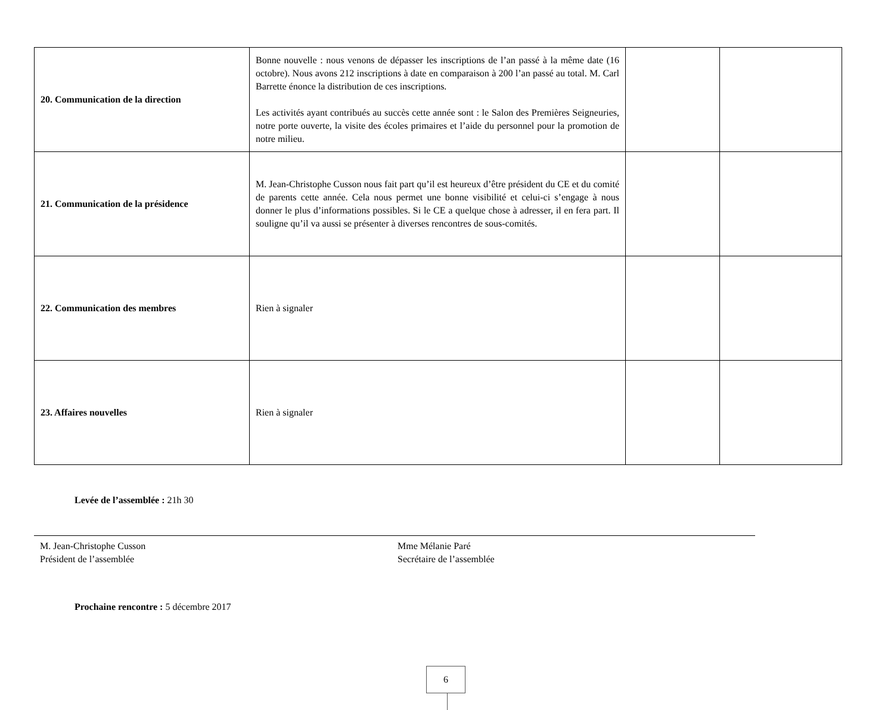| 20. Communication de la direction | Bonne nouvelle : nous venons de dépasser les inscriptions de l’an passé à la même date (16 octobre). Nous avons 212 inscriptions à date en comparaison à 200 l’an passé au total. M. Carl Barrette énonce la distribution de ces inscriptions. Les activités ayant contribués au succès cette année sont : le Salon des Premières Seigneuries, notre porte ouverte, la visite des écoles primaires et l’aide du personnel pour la promotion de notre milieu. | | |
| 21. Communication de la présidence | M. Jean-Christophe Cusson nous fait part qu’il est heureux d’être président du CE et du comité de parents cette année. Cela nous permet une bonne visibilité et celui-ci s’engage à nous donner le plus d’informations possibles. Si le CE a quelque chose à adresser, il en fera part. Il souligne qu’il va aussi se présenter à diverses rencontres de sous-comités. | | |
| 22. Communication des membres | Rien à signaler | | |
| 23. Affaires nouvelles | Rien à signaler | | |
Levée de l’assemblée : 21h 30
M. Jean-Christophe Cusson
Président de l’assemblée
Mme Mélanie Paré
Secrétaire de l’assemblée
Prochaine rencontre : 5 décembre 2017
6